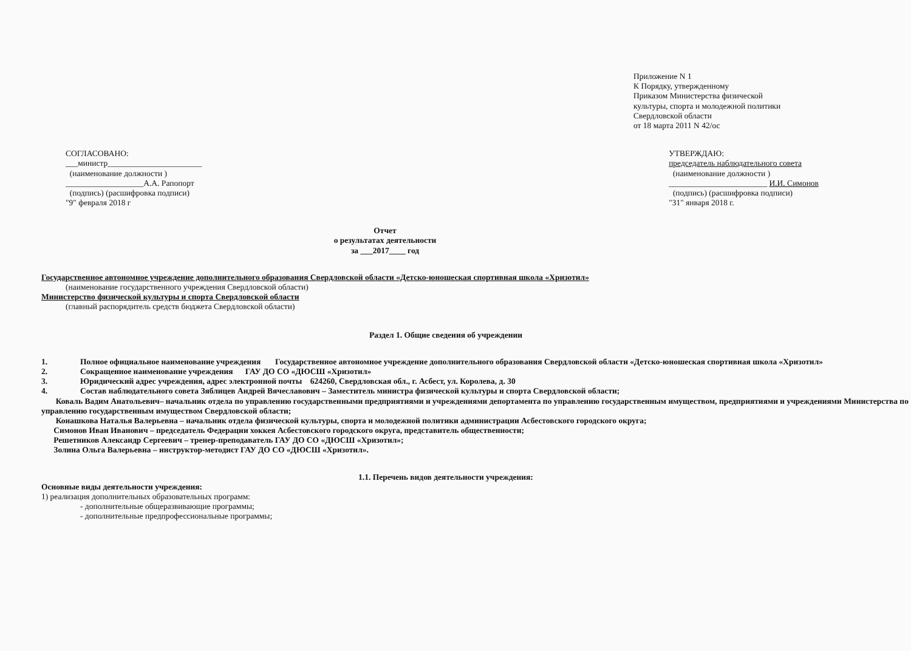Приложение N 1
К Порядку, утвержденному
Приказом Министерства физической
культуры, спорта и молодежной политики
Свердловской области
от 18 марта 2011 N 42/ос
СОГЛАСОВАНО:
___министр_______________________
(наименование должности )
___________________А.А. Рапопорт
(подпись) (расшифровка подписи)
"9" февраля 2018 г
УТВЕРЖДАЮ:
председатель наблюдательного совета
(наименование должности )
________________________ И.И. Симонов
(подпись) (расшифровка подписи)
"31" января 2018 г.
Отчет
о результатах деятельности
за ___2017____ год
Государственное автономное учреждение дополнительного образования Свердловской области «Детско-юношеская спортивная школа «Хризотил»
(наименование государственного учреждения Свердловской области)
Министерство физической культуры и спорта Свердловской области
(главный распорядитель средств бюджета Свердловской области)
Раздел 1. Общие сведения об учреждении
1. Полное официальное наименование учреждения Государственное автономное учреждение дополнительного образования Свердловской области «Детско-юношеская спортивная школа «Хризотил»
2. Сокращенное наименование учреждения ГАУ ДО СО «ДЮСШ «Хризотил»
3. Юридический адрес учреждения, адрес электронной почты 624260, Свердловская обл., г. Асбест, ул. Королева, д. 30
4. Состав наблюдательного совета Зяблицев Андрей Вячеславович – Заместитель министра физической культуры и спорта Свердловской области;
Коваль Вадим Анатольевич– начальник отдела по управлению государственными предприятиями и учреждениями депортамента по управлению государственным имуществом, предприятиями и учреждениями Министерства по управлению государственным имуществом Свердловской области;
Конашкова Наталья Валерьевна – начальник отдела физической культуры, спорта и молодежной политики администрации Асбестовского городского округа;
Симонов Иван Иванович – председатель Федерации хоккея Асбестовского городского округа, представитель общественности;
Решетников Александр Сергеевич – тренер-преподаватель ГАУ ДО СО «ДЮСШ «Хризотил»;
Золина Ольга Валерьевна – инструктор-методист ГАУ ДО СО «ДЮСШ «Хризотил».
1.1. Перечень видов деятельности учреждения:
Основные виды деятельности учреждения:
1) реализация дополнительных образовательных программ:
- дополнительные общеразвивающие программы;
- дополнительные предпрофессиональные программы;